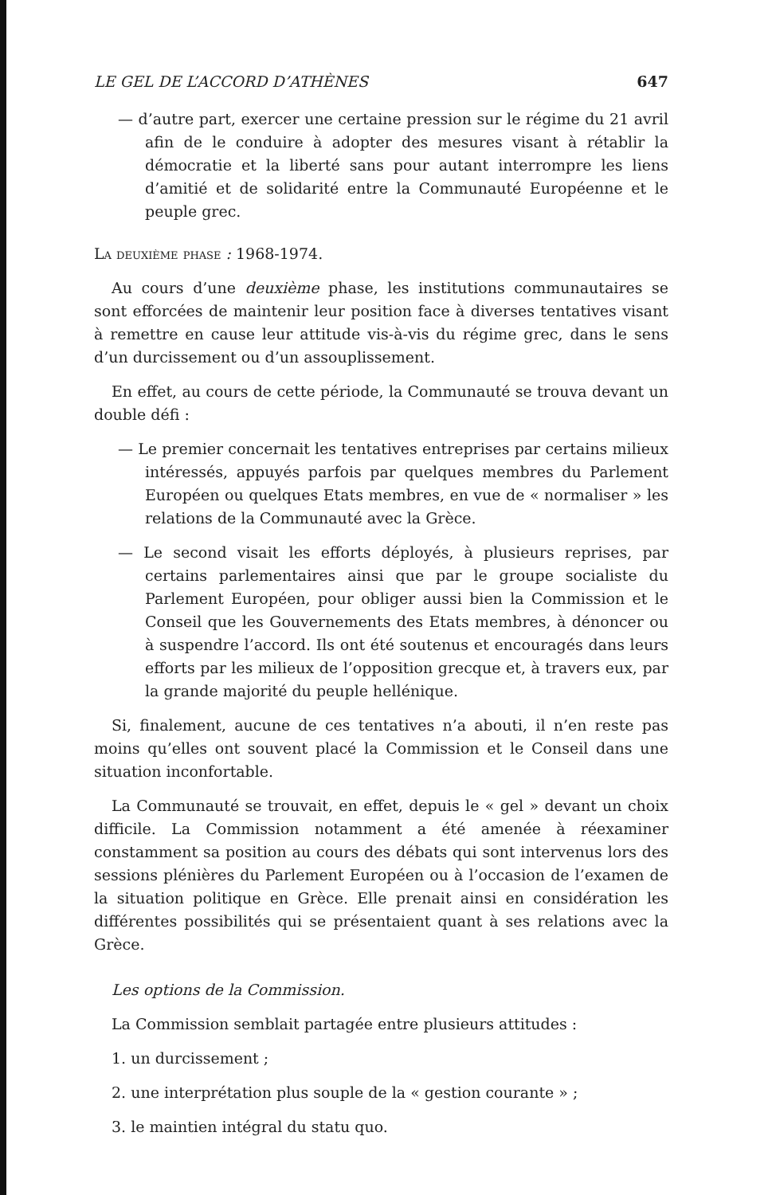LE GEL DE L’ACCORD D’ATHÈNES 647
— d’autre part, exercer une certaine pression sur le régime du 21 avril afin de le conduire à adopter des mesures visant à rétablir la démocratie et la liberté sans pour autant interrompre les liens d’amitié et de solidarité entre la Communauté Européenne et le peuple grec.
La deuxième phase : 1968-1974.
Au cours d’une deuxième phase, les institutions communautaires se sont efforcées de maintenir leur position face à diverses tentatives visant à remettre en cause leur attitude vis-à-vis du régime grec, dans le sens d’un durcissement ou d’un assouplissement.
En effet, au cours de cette période, la Communauté se trouva devant un double défi :
— Le premier concernait les tentatives entreprises par certains milieux intéressés, appuyés parfois par quelques membres du Parlement Européen ou quelques Etats membres, en vue de « normaliser » les relations de la Communauté avec la Grèce.
— Le second visait les efforts déployés, à plusieurs reprises, par certains parlementaires ainsi que par le groupe socialiste du Parlement Européen, pour obliger aussi bien la Commission et le Conseil que les Gouvernements des Etats membres, à dénoncer ou à suspendre l’accord. Ils ont été soutenus et encouragés dans leurs efforts par les milieux de l’opposition grecque et, à travers eux, par la grande majorité du peuple hellénique.
Si, finalement, aucune de ces tentatives n’a abouti, il n’en reste pas moins qu’elles ont souvent placé la Commission et le Conseil dans une situation inconfortable.
La Communauté se trouvait, en effet, depuis le « gel » devant un choix difficile. La Commission notamment a été amenée à réexaminer constamment sa position au cours des débats qui sont intervenus lors des sessions plénières du Parlement Européen ou à l’occasion de l’examen de la situation politique en Grèce. Elle prenait ainsi en considération les différentes possibilités qui se présentaient quant à ses relations avec la Grèce.
Les options de la Commission.
La Commission semblait partagée entre plusieurs attitudes :
1. un durcissement ;
2. une interprétation plus souple de la « gestion courante » ;
3. le maintien intégral du statu quo.